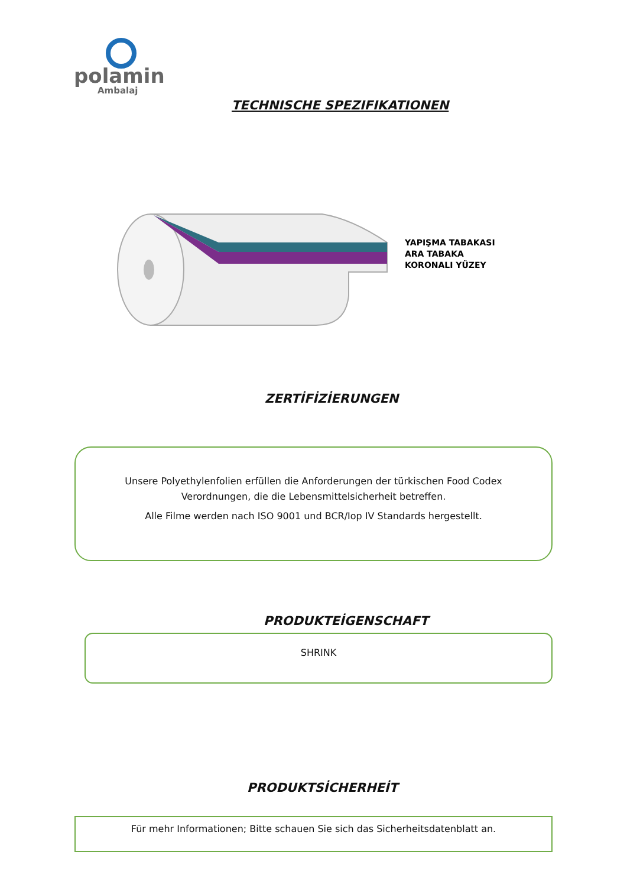polamin
Ambalaj
TECHNISCHE SPEZIFIKATIONEN
YAPIŞMA TABAKASI
ARA TABAKA
KORONALI YÜZEY
ZERTİFİZİERUNGEN
Unsere Polyethylenfolien erfüllen die Anforderungen der türkischen Food Codex Verordnungen, die die Lebensmittelsicherheit betreffen.
Alle Filme werden nach ISO 9001 und BCR/Iop IV Standards hergestellt.
PRODUKTEİGENSCHAFT
SHRINK
PRODUKTSİCHERHEİT
Für mehr Informationen; Bitte schauen Sie sich das Sicherheitsdatenblatt an.